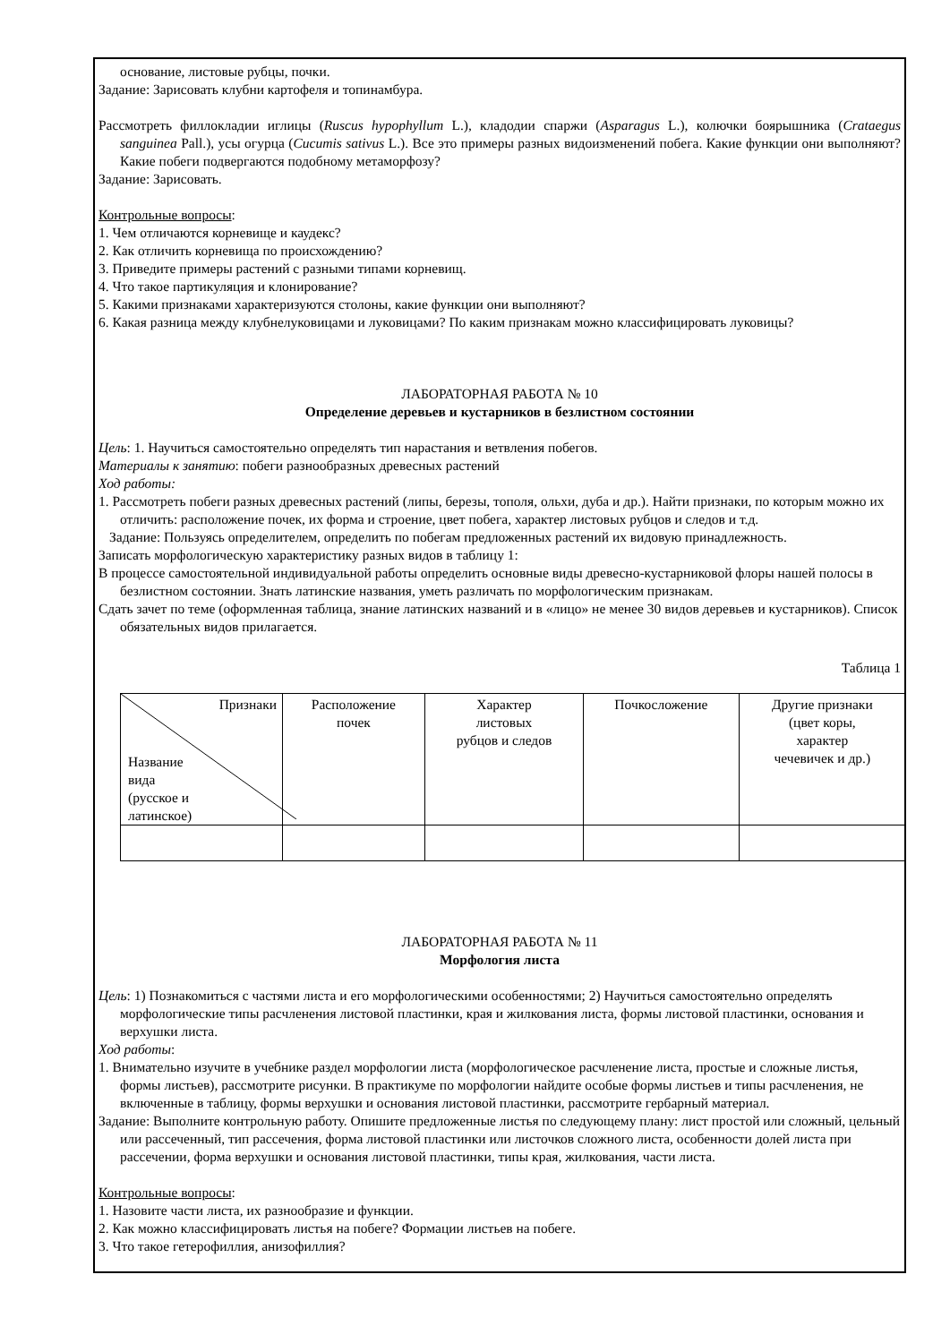основание, листовые рубцы, почки.
Задание: Зарисовать клубни картофеля и топинамбура.
Рассмотреть филлокладии иглицы (Ruscus hypophyllum L.), кладодии спаржи (Asparagus L.), колючки боярышника (Crataegus sanguinea Pall.), усы огурца (Cucumis sativus L.). Все это примеры разных видоизменений побега. Какие функции они выполняют? Какие побеги подвергаются подобному метаморфозу?
Задание: Зарисовать.
Контрольные вопросы:
1. Чем отличаются корневище и каудекс?
2. Как отличить корневища по происхождению?
3. Приведите примеры растений с разными типами корневищ.
4. Что такое партикуляция и клонирование?
5. Какими признаками характеризуются столоны, какие функции они выполняют?
6. Какая разница между клубнелуковицами и луковицами? По каким признакам можно классифицировать луковицы?
ЛАБОРАТОРНАЯ РАБОТА № 10
Определение деревьев и кустарников в безлистном состоянии
Цель: 1. Научиться самостоятельно определять тип нарастания и ветвления побегов.
Материалы к занятию: побеги разнообразных древесных растений
Ход работы:
1. Рассмотреть побеги разных древесных растений (липы, березы, тополя, ольхи, дуба и др.). Найти признаки, по которым можно их отличить: расположение почек, их форма и строение, цвет побега, характер листовых рубцов и следов и т.д.
Задание: Пользуясь определителем, определить по побегам предложенных растений их видовую принадлежность.
Записать морфологическую характеристику разных видов в таблицу 1:
В процессе самостоятельной индивидуальной работы определить основные виды древесно-кустарниковой флоры нашей полосы в безлистном состоянии. Знать латинские названия, уметь различать по морфологическим признакам.
Сдать зачет по теме (оформленная таблица, знание латинских названий и в «лицо» не менее 30 видов деревьев и кустарников). Список обязательных видов прилагается.
Таблица 1
| Признаки Название вида (русское и латинское) | Расположение почек | Характер листовых рубцов и следов | Почкосложение | Другие признаки (цвет коры, характер чечевичек и др.) |
ЛАБОРАТОРНАЯ РАБОТА № 11
Морфология листа
Цель: 1) Познакомиться с частями листа и его морфологическими особенностями; 2) Научиться самостоятельно определять морфологические типы расчленения листовой пластинки, края и жилкования листа, формы листовой пластинки, основания и верхушки листа.
Ход работы:
1. Внимательно изучите в учебнике раздел морфологии листа (морфологическое расчленение листа, простые и сложные листья, формы листьев), рассмотрите рисунки. В практикуме по морфологии найдите особые формы листьев и типы расчленения, не включенные в таблицу, формы верхушки и основания листовой пластинки, рассмотрите гербарный материал.
Задание: Выполните контрольную работу. Опишите предложенные листья по следующему плану: лист простой или сложный, цельный или рассеченный, тип рассечения, форма листовой пластинки или листочков сложного листа, особенности долей листа при рассечении, форма верхушки и основания листовой пластинки, типы края, жилкования, части листа.
Контрольные вопросы:
1. Назовите части листа, их разнообразие и функции.
2. Как можно классифицировать листья на побеге? Формации листьев на побеге.
3. Что такое гетерофиллия, анизофиллия?